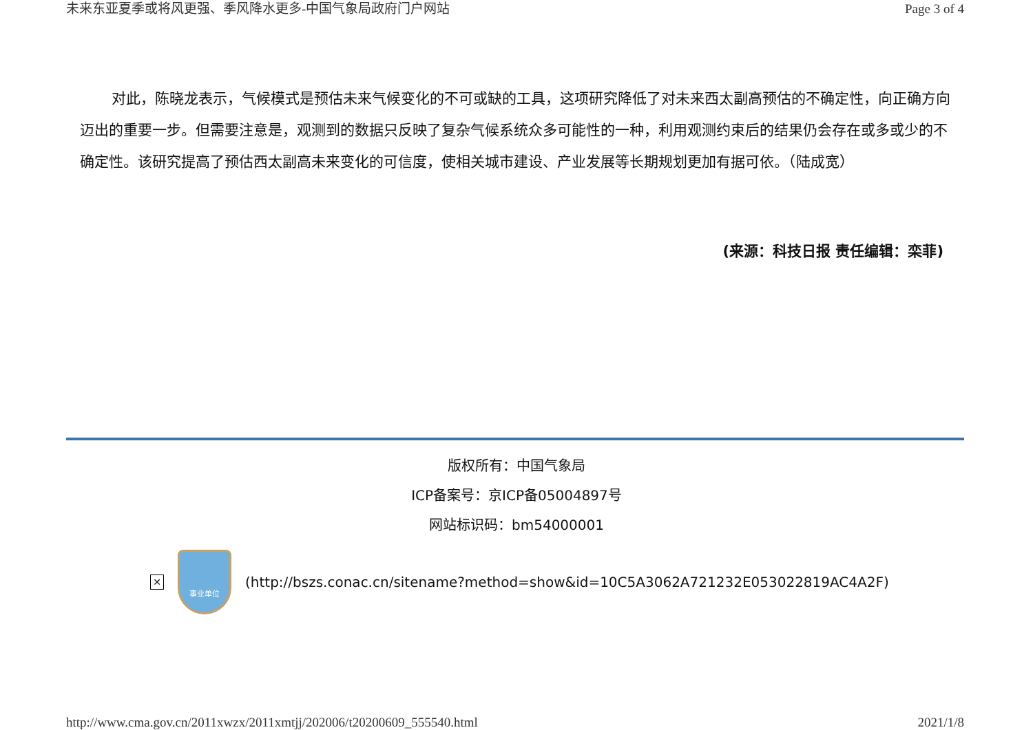未来东亚夏季或将风更强、季风降水更多-中国气象局政府门户网站 Page 3 of 4
对此，陈晓龙表示，气候模式是预估未来气候变化的不可或缺的工具，这项研究降低了对未来西太副高预估的不确定性，向正确方向迈出的重要一步。但需要注意是，观测到的数据只反映了复杂气候系统众多可能性的一种，利用观测约束后的结果仍会存在或多或少的不确定性。该研究提高了预估西太副高未来变化的可信度，使相关城市建设、产业发展等长期规划更加有据可依。（陆成宽）
(来源：科技日报 责任编辑：栾菲)
版权所有：中国气象局
ICP备案号：京ICP备05004897号
网站标识码：bm54000001
✕
事业单位
(http://bszs.conac.cn/sitename?method=show&id=10C5A3062A721232E053022819AC4A2F)
http://www.cma.gov.cn/2011xwzx/2011xmtjj/202006/t20200609_555540.html 2021/1/8